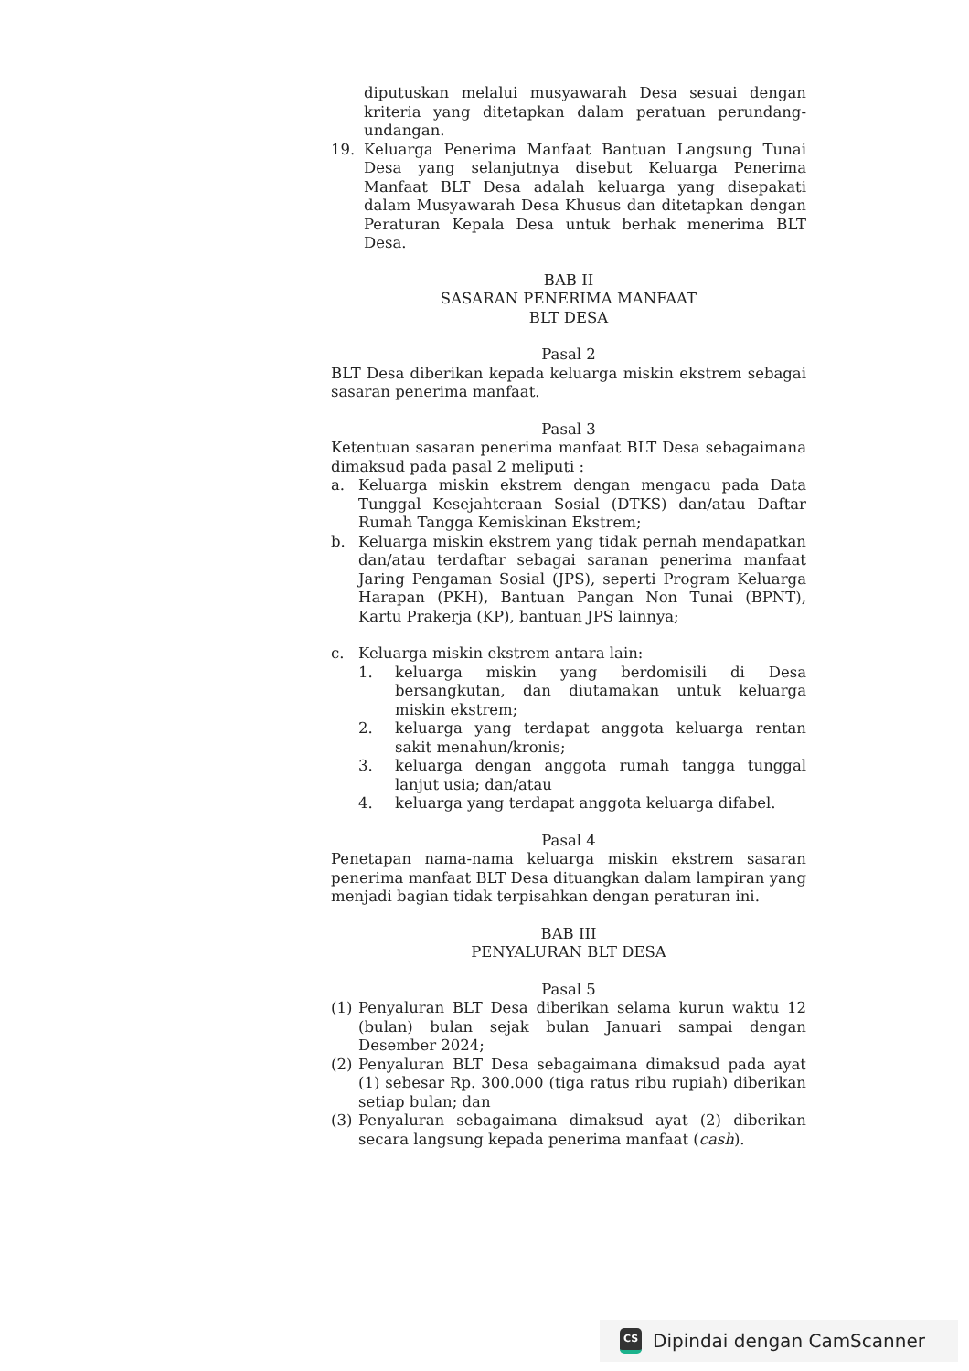diputuskan melalui musyawarah Desa sesuai dengan kriteria yang ditetapkan dalam peratuan perundang-undangan.
19. Keluarga Penerima Manfaat Bantuan Langsung Tunai Desa yang selanjutnya disebut Keluarga Penerima Manfaat BLT Desa adalah keluarga yang disepakati dalam Musyawarah Desa Khusus dan ditetapkan dengan Peraturan Kepala Desa untuk berhak menerima BLT Desa.
BAB II
SASARAN PENERIMA MANFAAT
BLT DESA
Pasal 2
BLT Desa diberikan kepada keluarga miskin ekstrem sebagai sasaran penerima manfaat.
Pasal 3
Ketentuan sasaran penerima manfaat BLT Desa sebagaimana dimaksud pada pasal 2 meliputi :
a. Keluarga miskin ekstrem dengan mengacu pada Data Tunggal Kesejahteraan Sosial (DTKS) dan/atau Daftar Rumah Tangga Kemiskinan Ekstrem;
b. Keluarga miskin ekstrem yang tidak pernah mendapatkan dan/atau terdaftar sebagai saranan penerima manfaat Jaring Pengaman Sosial (JPS), seperti Program Keluarga Harapan (PKH), Bantuan Pangan Non Tunai (BPNT), Kartu Prakerja (KP), bantuan JPS lainnya;
c. Keluarga miskin ekstrem antara lain:
1. keluarga miskin yang berdomisili di Desa bersangkutan, dan diutamakan untuk keluarga miskin ekstrem;
2. keluarga yang terdapat anggota keluarga rentan sakit menahun/kronis;
3. keluarga dengan anggota rumah tangga tunggal lanjut usia; dan/atau
4. keluarga yang terdapat anggota keluarga difabel.
Pasal 4
Penetapan nama-nama keluarga miskin ekstrem sasaran penerima manfaat BLT Desa dituangkan dalam lampiran yang menjadi bagian tidak terpisahkan dengan peraturan ini.
BAB III
PENYALURAN BLT DESA
Pasal 5
(1) Penyaluran BLT Desa diberikan selama kurun waktu 12 (bulan) bulan sejak bulan Januari sampai dengan Desember 2024;
(2) Penyaluran BLT Desa sebagaimana dimaksud pada ayat (1) sebesar Rp. 300.000 (tiga ratus ribu rupiah) diberikan setiap bulan; dan
(3) Penyaluran sebagaimana dimaksud ayat (2) diberikan secara langsung kepada penerima manfaat (cash).
CS
Dipindai dengan CamScanner